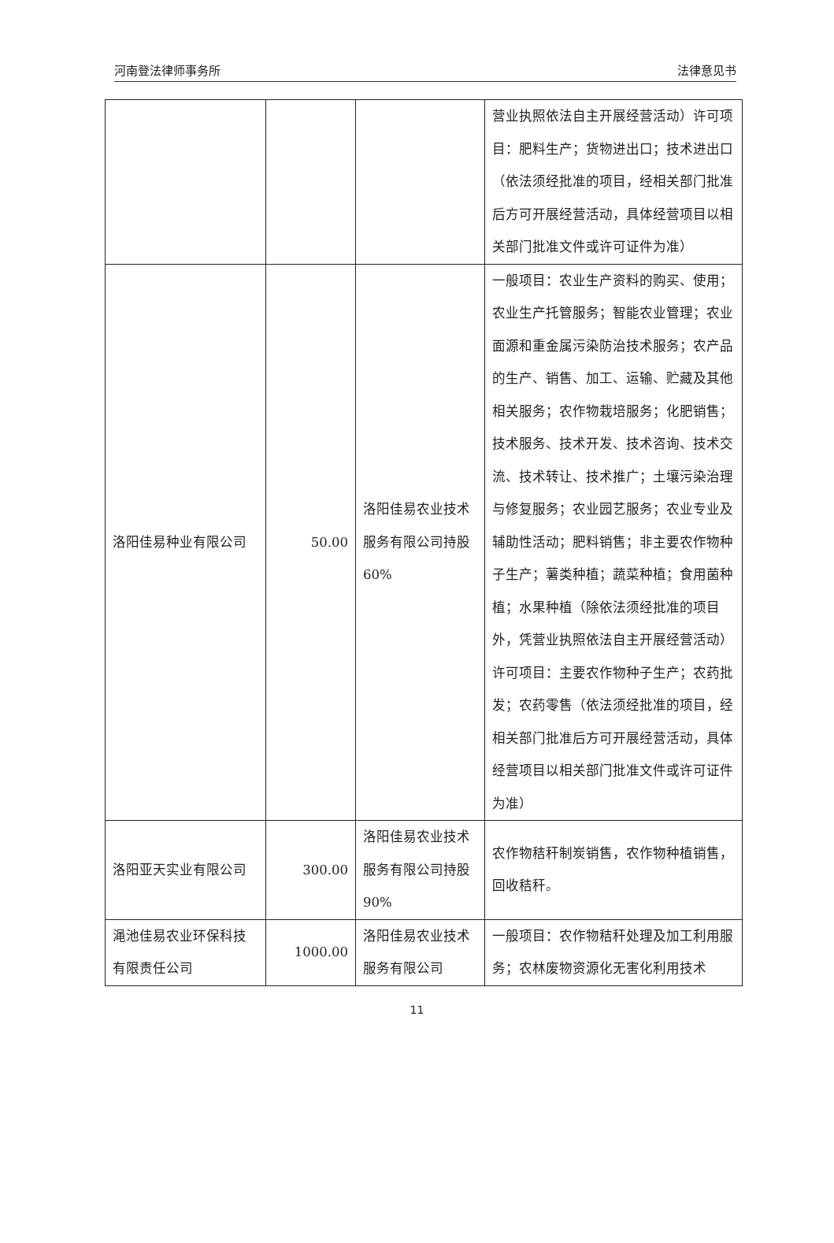河南登法律师事务所 法律意见书
| | | | 营业执照依法自主开展经营活动）许可项目：肥料生产；货物进出口；技术进出口（依法须经批准的项目，经相关部门批准后方可开展经营活动，具体经营项目以相关部门批准文件或许可证件为准） |
| 洛阳佳易种业有限公司 | 50.00 | 洛阳佳易农业技术服务有限公司持股 60% | 一般项目：农业生产资料的购买、使用；农业生产托管服务；智能农业管理；农业面源和重金属污染防治技术服务；农产品的生产、销售、加工、运输、贮藏及其他相关服务；农作物栽培服务；化肥销售；技术服务、技术开发、技术咨询、技术交流、技术转让、技术推广；土壤污染治理与修复服务；农业园艺服务；农业专业及辅助性活动；肥料销售；非主要农作物种子生产；薯类种植；蔬菜种植；食用菌种植；水果种植（除依法须经批准的项目外，凭营业执照依法自主开展经营活动）许可项目：主要农作物种子生产；农药批发；农药零售（依法须经批准的项目，经相关部门批准后方可开展经营活动，具体经营项目以相关部门批准文件或许可证件为准） |
| 洛阳亚天实业有限公司 | 300.00 | 洛阳佳易农业技术服务有限公司持股 90% | 农作物秸秆制炭销售，农作物种植销售，回收秸秆。 |
| 渑池佳易农业环保科技有限责任公司 | 1000.00 | 洛阳佳易农业技术服务有限公司 | 一般项目：农作物秸秆处理及加工利用服务；农林废物资源化无害化利用技术 |
11